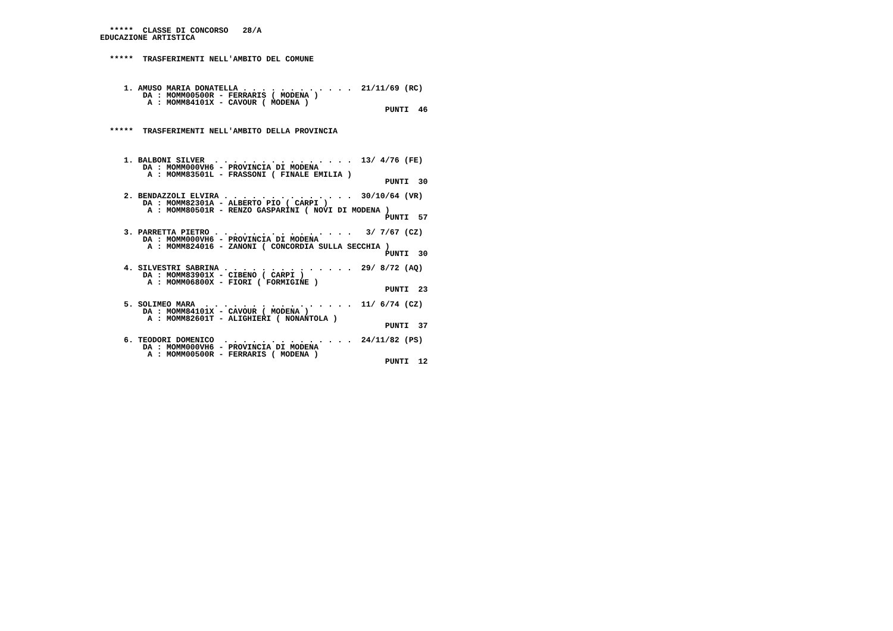*****  CLASSE DI CONCORSO   28/A
EDUCAZIONE ARTISTICA


  *****  TRASFERIMENTI NELL'AMBITO DEL COMUNE



     1. AMUSO MARIA DONATELLA . . . . . . . . . . . .  21/11/69 (RC)
         DA : MOMM00500R - FERRARIS ( MODENA )
          A : MOMM84101X - CAVOUR ( MODENA )
                                                            PUNTI  46


  *****  TRASFERIMENTI NELL'AMBITO DELLA PROVINCIA



     1. BALBONI SILVER  . . . . . . . . . . . . . . .  13/ 4/76 (FE)
         DA : MOMM000VH6 - PROVINCIA DI MODENA
          A : MOMM83501L - FRASSONI ( FINALE EMILIA )
                                                            PUNTI  30

     2. BENDAZZOLI ELVIRA . . . . . . . . . . . . . .  30/10/64 (VR)
         DA : MOMM82301A - ALBERTO PIO ( CARPI )
          A : MOMM80501R - RENZO GASPARINI ( NOVI DI MODENA )
                                                            PUNTI  57

     3. PARRETTA PIETRO . . . . . . . . . . . . . . .   3/ 7/67 (CZ)
         DA : MOMM000VH6 - PROVINCIA DI MODENA
          A : MOMM824016 - ZANONI ( CONCORDIA SULLA SECCHIA )
                                                            PUNTI  30

     4. SILVESTRI SABRINA . . . . . . . . . . . . . .  29/ 8/72 (AQ)
         DA : MOMM83901X - CIBENO ( CARPI )
          A : MOMM06800X - FIORI ( FORMIGINE )
                                                            PUNTI  23

     5. SOLIMEO MARA  . . . . . . . . . . . . . . . .  11/ 6/74 (CZ)
         DA : MOMM84101X - CAVOUR ( MODENA )
          A : MOMM82601T - ALIGHIERI ( NONANTOLA )
                                                            PUNTI  37

     6. TEODORI DOMENICO  . . . . . . . . . . . . . .  24/11/82 (PS)
         DA : MOMM000VH6 - PROVINCIA DI MODENA
          A : MOMM00500R - FERRARIS ( MODENA )
                                                            PUNTI  12